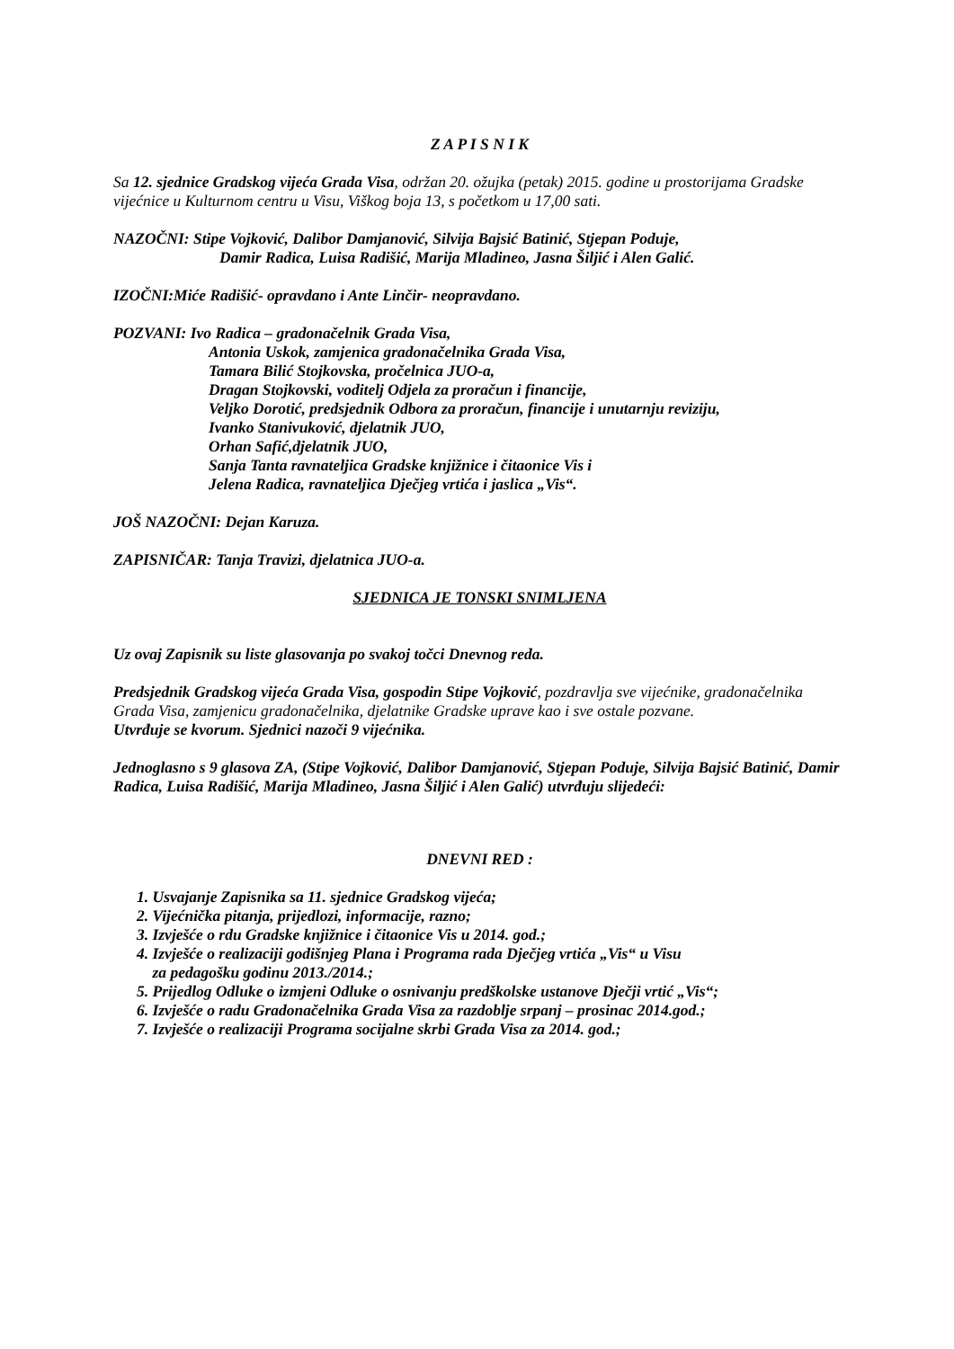Z A P I S N I K
Sa 12. sjednice Gradskog vijeća Grada Visa, održan 20. ožujka (petak) 2015. godine u prostorijama Gradske vijećnice u Kulturnom centru u Visu, Viškog boja 13, s početkom u 17,00 sati.
NAZOČNI: Stipe Vojković, Dalibor Damjanović, Silvija Bajsić Batinić, Stjepan Poduje,
Damir Radica, Luisa Radišić, Marija Mladineo, Jasna Šiljić i Alen Galić.
IZOČNI:Miće Radišić- opravdano i Ante Linčir- neopravdano.
POZVANI: Ivo Radica – gradonačelnik Grada Visa,
Antonia Uskok, zamjenica gradonačelnika Grada Visa,
Tamara Bilić Stojkovska, pročelnica JUO-a,
Dragan Stojkovski, voditelj Odjela za proračun i financije,
Veljko Dorotić, predsjednik Odbora za proračun, financije i unutarnju reviziju,
Ivanko Stanivuković, djelatnik JUO,
Orhan Safić,djelatnik JUO,
Sanja Tanta ravnateljica Gradske knjižnice i čitaonice Vis i
Jelena Radica, ravnateljica Dječjeg vrtića i jaslica „Vis“.
JOŠ NAZOČNI: Dejan Karuza.
ZAPISNIČAR: Tanja Travizi, djelatnica JUO-a.
SJEDNICA JE TONSKI SNIMLJENA
Uz ovaj Zapisnik su liste glasovanja po svakoj točci Dnevnog reda.
Predsjednik Gradskog vijeća Grada Visa, gospodin Stipe Vojković, pozdravlja sve vijećnike, gradonačelnika Grada Visa, zamjenicu gradonačelnika, djelatnike Gradske uprave kao i sve ostale pozvane.
Utvrđuje se kvorum. Sjednici nazoči 9 vijećnika.
Jednoglasno s 9 glasova ZA, (Stipe Vojković, Dalibor Damjanović, Stjepan Poduje, Silvija Bajsić Batinić, Damir Radica, Luisa Radišić, Marija Mladineo, Jasna Šiljić i Alen Galić) utvrđuju slijedeći:
DNEVNI RED :
1. Usvajanje Zapisnika sa 11. sjednice Gradskog vijeća;
2. Vijećnička pitanja, prijedlozi, informacije, razno;
3. Izvješće o rdu Gradske knjižnice i čitaonice Vis u 2014. god.;
4. Izvješće o realizaciji godišnjeg Plana i Programa rada Dječjeg vrtića „Vis“ u Visu
za pedagošku godinu 2013./2014.;
5. Prijedlog Odluke o izmjeni Odluke o osnivanju predškolske ustanove Dječji vrtić „Vis“;
6. Izvješće o radu Gradonačelnika Grada Visa za razdoblje srpanj – prosinac 2014.god.;
7. Izvješće o realizaciji Programa socijalne skrbi Grada Visa za 2014. god.;